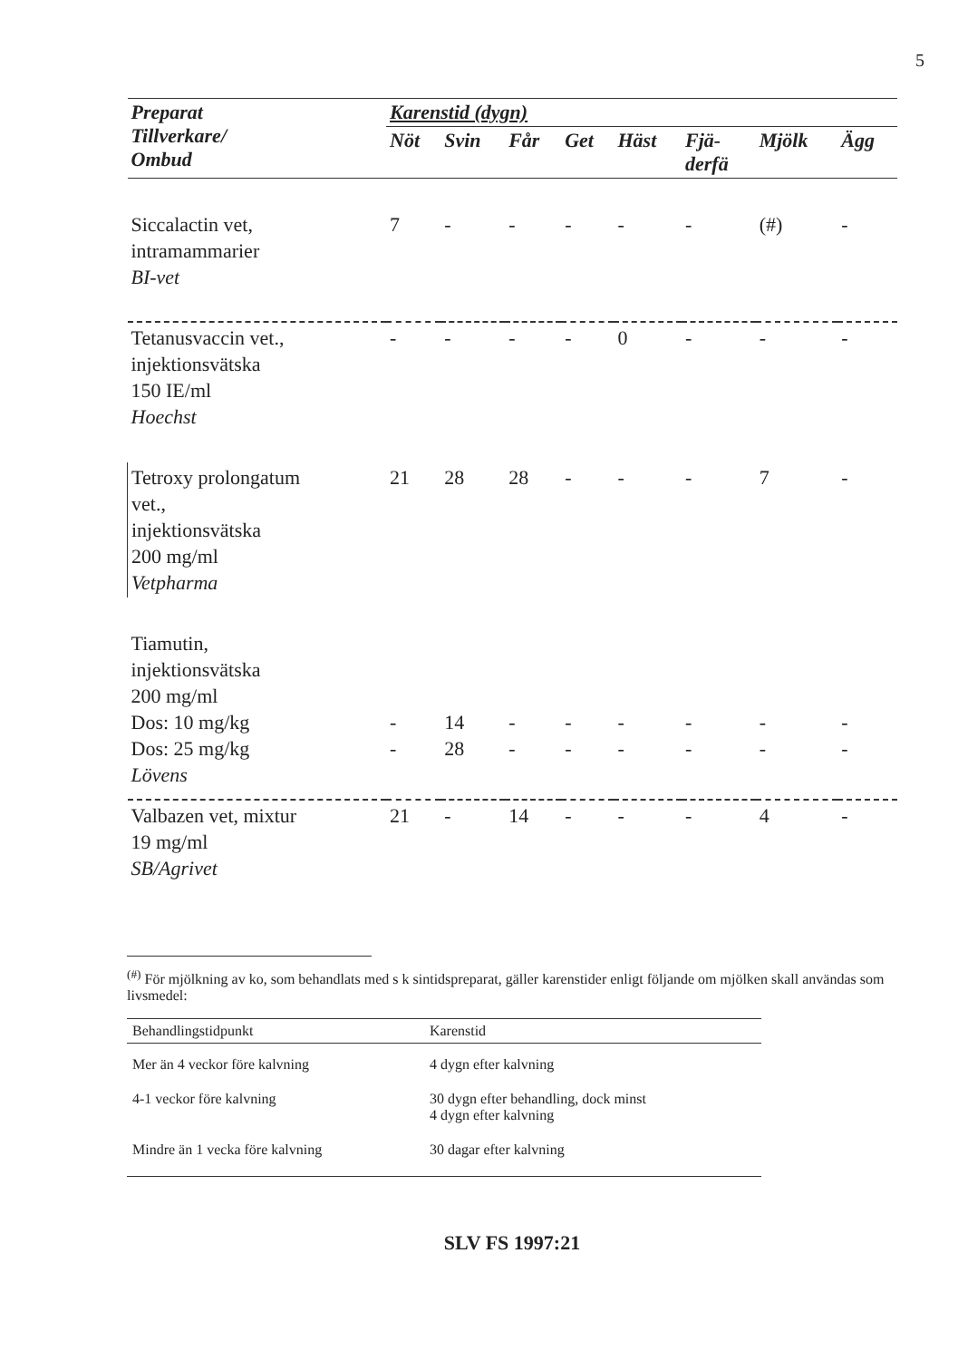5
| Preparat Tillverkare/ Ombud | Karenstid (dygn) | | | | | | | |
| --- | --- | --- | --- | --- | --- | --- | --- | --- |
| | Nöt | Svin | Får | Get | Häst | Fjä- derfä | Mjölk | Ägg |
| Siccalactin vet, intramammarier BI-vet | 7 | - | - | - | - | - | (#) | - |
| Tetanusvaccin vet., injektionsvätska 150 IE/ml Hoechst | - | - | - | - | 0 | - | - | - |
| Tetroxy prolongatum vet., injektionsvätska 200 mg/ml Vetpharma | 21 | 28 | 28 | - | - | - | 7 | - |
| Tiamutin, injektionsvätska 200 mg/ml Dos: 10 mg/kg Dos: 25 mg/kg Lövens | - - | 14 28 | - - | - - | - - | - - | - - | - - |
| Valbazen vet, mixtur 19 mg/ml SB/Agrivet | 21 | - | 14 | - | - | - | 4 | - |
<sup>(#)</sup> För mjölkning av ko, som behandlats med s k sintidspreparat, gäller karenstider enligt följande om mjölken skall användas som livsmedel:
| Behandlingstidpunkt | Karenstid |
| --- | --- |
| Mer än 4 veckor före kalvning | 4 dygn efter kalvning |
| 4-1 veckor före kalvning | 30 dygn efter behandling, dock minst 4 dygn efter kalvning |
| Mindre än 1 vecka före kalvning | 30 dagar efter kalvning |
SLV FS 1997:21